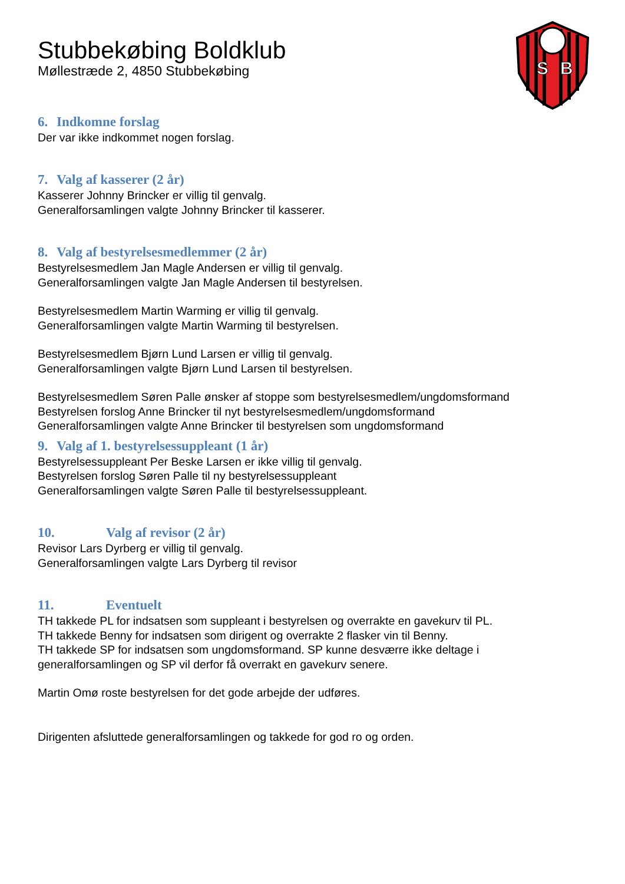S
B
Stubbekøbing Boldklub
Møllestræde 2, 4850 Stubbekøbing
6. Indkomne forslag
Der var ikke indkommet nogen forslag.
7. Valg af kasserer (2 år)
Kasserer Johnny Brincker er villig til genvalg.
Generalforsamlingen valgte Johnny Brincker til kasserer.
8. Valg af bestyrelsesmedlemmer (2 år)
Bestyrelsesmedlem Jan Magle Andersen er villig til genvalg.
Generalforsamlingen valgte Jan Magle Andersen til bestyrelsen.
Bestyrelsesmedlem Martin Warming er villig til genvalg.
Generalforsamlingen valgte Martin Warming til bestyrelsen.
Bestyrelsesmedlem Bjørn Lund Larsen er villig til genvalg.
Generalforsamlingen valgte Bjørn Lund Larsen til bestyrelsen.
Bestyrelsesmedlem Søren Palle ønsker af stoppe som bestyrelsesmedlem/ungdomsformand
Bestyrelsen forslog Anne Brincker til nyt bestyrelsesmedlem/ungdomsformand
Generalforsamlingen valgte Anne Brincker til bestyrelsen som ungdomsformand
9. Valg af 1. bestyrelsessuppleant (1 år)
Bestyrelsessuppleant Per Beske Larsen er ikke villig til genvalg.
Bestyrelsen forslog Søren Palle til ny bestyrelsessuppleant
Generalforsamlingen valgte Søren Palle til bestyrelsessuppleant.
10. Valg af revisor (2 år)
Revisor Lars Dyrberg er villig til genvalg.
Generalforsamlingen valgte Lars Dyrberg til revisor
11. Eventuelt
TH takkede PL for indsatsen som suppleant i bestyrelsen og overrakte en gavekurv til PL.
TH takkede Benny for indsatsen som dirigent og overrakte 2 flasker vin til Benny.
TH takkede SP for indsatsen som ungdomsformand. SP kunne desværre ikke deltage i generalforsamlingen og SP vil derfor få overrakt en gavekurv senere.
Martin Omø roste bestyrelsen for det gode arbejde der udføres.
Dirigenten afsluttede generalforsamlingen og takkede for god ro og orden.